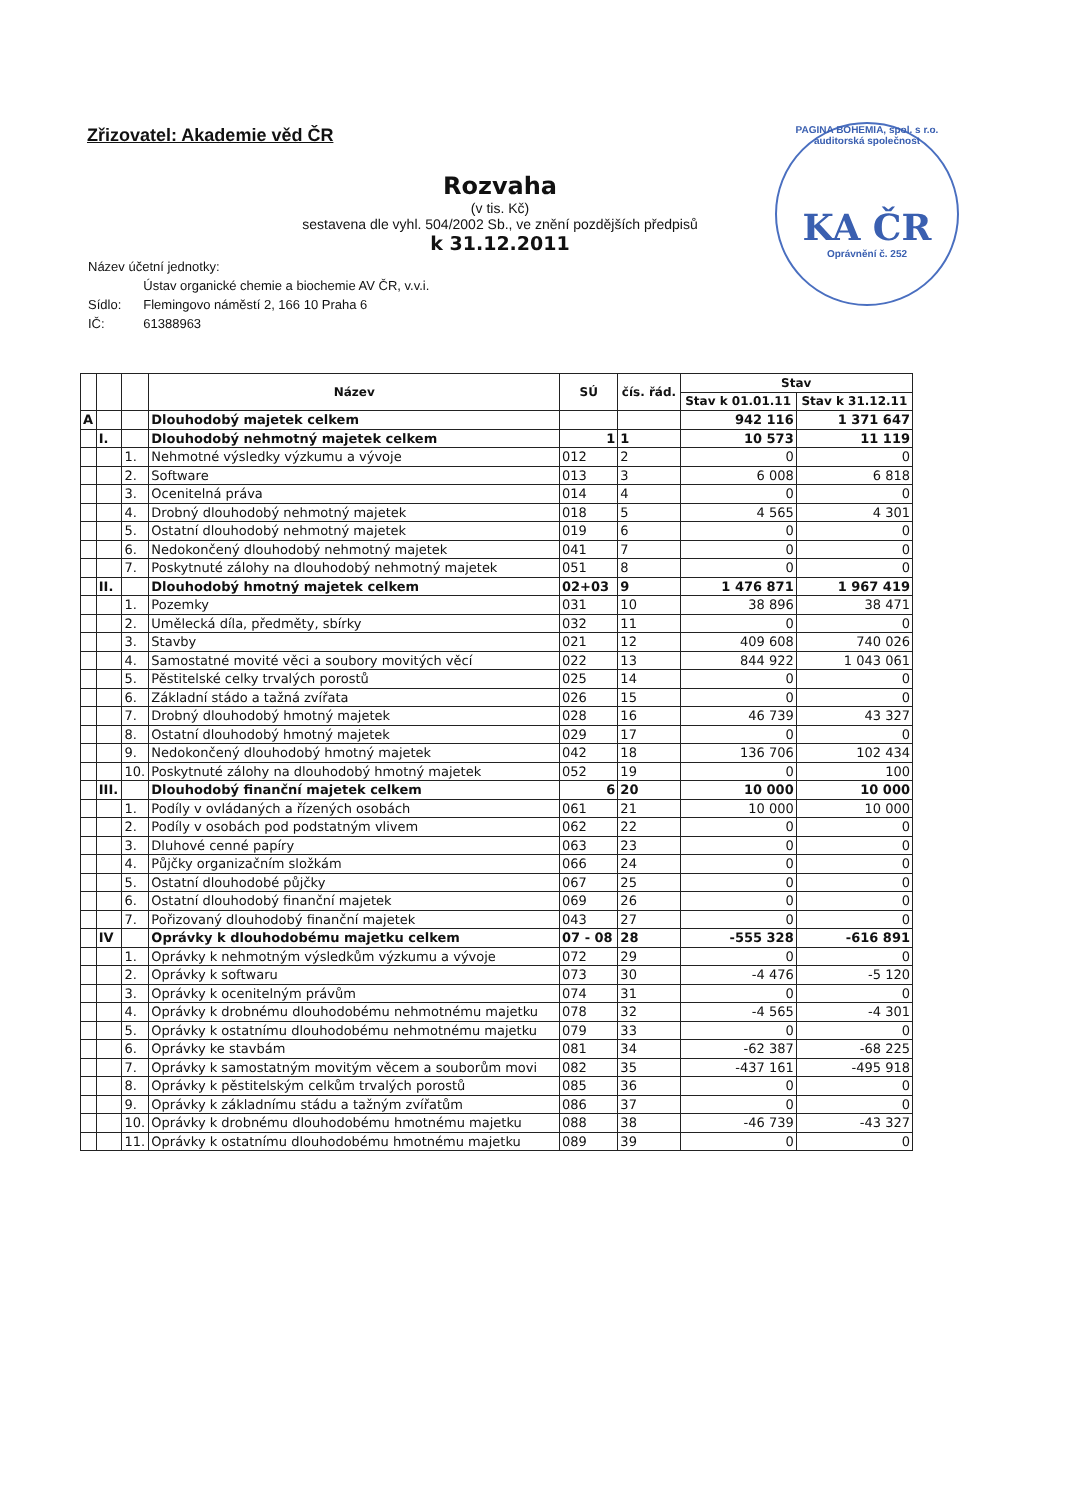Zřizovatel: Akademie věd ČR
Rozvaha
(v tis. Kč)
sestavena dle vyhl. 504/2002 Sb., ve znění pozdějších předpisů
k 31.12.2011
PAGINA BOHEMIA, spol. s r.o. auditorská společnost
KA ČR
Oprávnění č. 252
| Název účetní jednotky: | |
| | Ústav organické chemie a biochemie AV ČR, v.v.i. |
| Sídlo: | Flemingovo náměstí 2, 166 10 Praha 6 |
| IČ: | 61388963 |
| | | | Název | SÚ | čís. řád. | Stav | |
| --- | --- | --- | --- | --- | --- | --- | --- |
| | | | | | | Stav k 01.01.11 | Stav k 31.12.11 |
| A | | | Dlouhodobý majetek celkem | | | 942 116 | 1 371 647 |
| | I. | | Dlouhodobý nehmotný majetek celkem | 1 | 1 | 10 573 | 11 119 |
| | | 1. | Nehmotné výsledky výzkumu a vývoje | 012 | 2 | 0 | 0 |
| | | 2. | Software | 013 | 3 | 6 008 | 6 818 |
| | | 3. | Ocenitelná práva | 014 | 4 | 0 | 0 |
| | | 4. | Drobný dlouhodobý nehmotný majetek | 018 | 5 | 4 565 | 4 301 |
| | | 5. | Ostatní dlouhodobý nehmotný majetek | 019 | 6 | 0 | 0 |
| | | 6. | Nedokončený dlouhodobý nehmotný majetek | 041 | 7 | 0 | 0 |
| | | 7. | Poskytnuté zálohy na dlouhodobý nehmotný majetek | 051 | 8 | 0 | 0 |
| | II. | | Dlouhodobý hmotný majetek celkem | 02+03 | 9 | 1 476 871 | 1 967 419 |
| | | 1. | Pozemky | 031 | 10 | 38 896 | 38 471 |
| | | 2. | Umělecká díla, předměty, sbírky | 032 | 11 | 0 | 0 |
| | | 3. | Stavby | 021 | 12 | 409 608 | 740 026 |
| | | 4. | Samostatné movité věci a soubory movitých věcí | 022 | 13 | 844 922 | 1 043 061 |
| | | 5. | Pěstitelské celky trvalých porostů | 025 | 14 | 0 | 0 |
| | | 6. | Základní stádo a tažná zvířata | 026 | 15 | 0 | 0 |
| | | 7. | Drobný dlouhodobý hmotný majetek | 028 | 16 | 46 739 | 43 327 |
| | | 8. | Ostatní dlouhodobý hmotný majetek | 029 | 17 | 0 | 0 |
| | | 9. | Nedokončený dlouhodobý hmotný majetek | 042 | 18 | 136 706 | 102 434 |
| | | 10. | Poskytnuté zálohy na dlouhodobý hmotný majetek | 052 | 19 | 0 | 100 |
| | III. | | Dlouhodobý finanční majetek celkem | 6 | 20 | 10 000 | 10 000 |
| | | 1. | Podíly v ovládaných a řízených osobách | 061 | 21 | 10 000 | 10 000 |
| | | 2. | Podíly v osobách pod podstatným vlivem | 062 | 22 | 0 | 0 |
| | | 3. | Dluhové cenné papíry | 063 | 23 | 0 | 0 |
| | | 4. | Půjčky organizačním složkám | 066 | 24 | 0 | 0 |
| | | 5. | Ostatní dlouhodobé půjčky | 067 | 25 | 0 | 0 |
| | | 6. | Ostatní dlouhodobý finanční majetek | 069 | 26 | 0 | 0 |
| | | 7. | Pořizovaný dlouhodobý finanční majetek | 043 | 27 | 0 | 0 |
| | IV | | Oprávky k dlouhodobému majetku celkem | 07 - 08 | 28 | -555 328 | -616 891 |
| | | 1. | Oprávky k nehmotným výsledkům výzkumu a vývoje | 072 | 29 | 0 | 0 |
| | | 2. | Oprávky k softwaru | 073 | 30 | -4 476 | -5 120 |
| | | 3. | Oprávky k ocenitelným právům | 074 | 31 | 0 | 0 |
| | | 4. | Oprávky k drobnému dlouhodobému nehmotnému majetku | 078 | 32 | -4 565 | -4 301 |
| | | 5. | Oprávky k ostatnímu dlouhodobému nehmotnému majetku | 079 | 33 | 0 | 0 |
| | | 6. | Oprávky ke stavbám | 081 | 34 | -62 387 | -68 225 |
| | | 7. | Oprávky k samostatným movitým věcem a souborům movi | 082 | 35 | -437 161 | -495 918 |
| | | 8. | Oprávky k pěstitelským celkům trvalých porostů | 085 | 36 | 0 | 0 |
| | | 9. | Oprávky k základnímu stádu a tažným zvířatům | 086 | 37 | 0 | 0 |
| | | 10. | Oprávky k drobnému dlouhodobému hmotnému majetku | 088 | 38 | -46 739 | -43 327 |
| | | 11. | Oprávky k ostatnímu dlouhodobému hmotnému majetku | 089 | 39 | 0 | 0 |